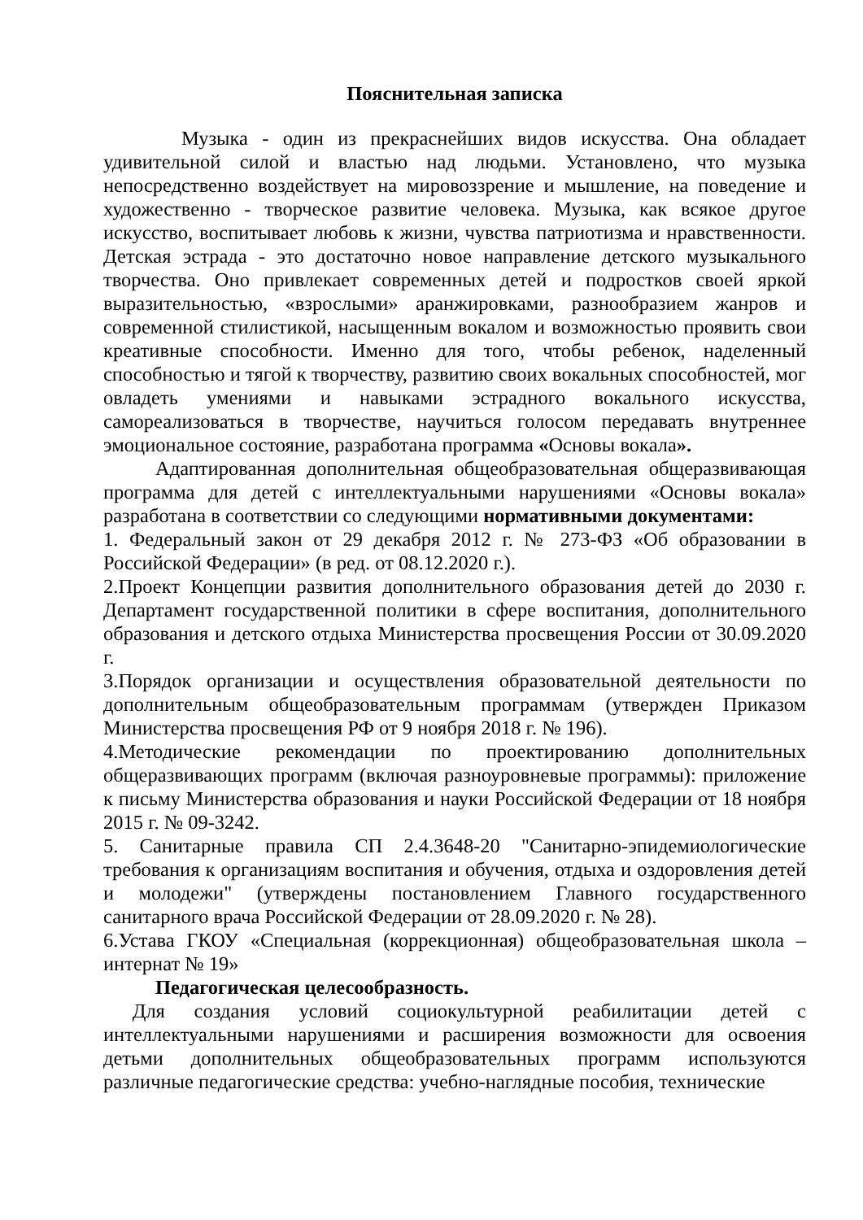Пояснительная записка
Музыка - один из прекраснейших видов искусства. Она обладает удивительной силой и властью над людьми. Установлено, что музыка непосредственно воздействует на мировоззрение и мышление, на поведение и художественно - творческое развитие человека. Музыка, как всякое другое искусство, воспитывает любовь к жизни, чувства патриотизма и нравственности. Детская эстрада - это достаточно новое направление детского музыкального творчества. Оно привлекает современных детей и подростков своей яркой выразительностью, «взрослыми» аранжировками, разнообразием жанров и современной стилистикой, насыщенным вокалом и возможностью проявить свои креативные способности. Именно для того, чтобы ребенок, наделенный способностью и тягой к творчеству, развитию своих вокальных способностей, мог овладеть умениями и навыками эстрадного вокального искусства, самореализоваться в творчестве, научиться голосом передавать внутреннее эмоциональное состояние, разработана программа «Основы вокала».
Адаптированная дополнительная общеобразовательная общеразвивающая программа для детей с интеллектуальными нарушениями «Основы вокала» разработана в соответствии со следующими нормативными документами:
1. Федеральный закон от 29 декабря 2012 г. № 273-ФЗ «Об образовании в Российской Федерации» (в ред. от 08.12.2020 г.).
2.Проект Концепции развития дополнительного образования детей до 2030 г. Департамент государственной политики в сфере воспитания, дополнительного образования и детского отдыха Министерства просвещения России от 30.09.2020 г.
3.Порядок организации и осуществления образовательной деятельности по дополнительным общеобразовательным программам (утвержден Приказом Министерства просвещения РФ от 9 ноября 2018 г. № 196).
4.Методические рекомендации по проектированию дополнительных общеразвивающих программ (включая разноуровневые программы): приложение к письму Министерства образования и науки Российской Федерации от 18 ноября 2015 г. № 09-3242.
5. Санитарные правила СП 2.4.3648-20 "Санитарно-эпидемиологические требования к организациям воспитания и обучения, отдыха и оздоровления детей и молодежи" (утверждены постановлением Главного государственного санитарного врача Российской Федерации от 28.09.2020 г. № 28).
6.Устава ГКОУ «Специальная (коррекционная) общеобразовательная школа – интернат № 19»
Педагогическая целесообразность.
Для создания условий социокультурной реабилитации детей с интеллектуальными нарушениями и расширения возможности для освоения детьми дополнительных общеобразовательных программ используются различные педагогические средства: учебно-наглядные пособия, технические